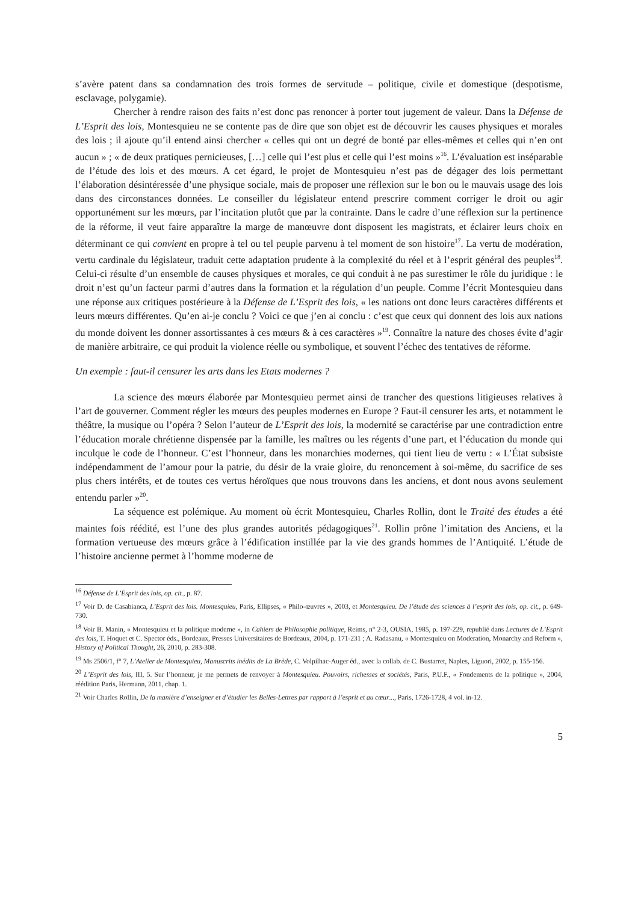s’avère patent dans sa condamnation des trois formes de servitude – politique, civile et domestique (despotisme, esclavage, polygamie).
Chercher à rendre raison des faits n’est donc pas renoncer à porter tout jugement de valeur. Dans la Défense de L’Esprit des lois, Montesquieu ne se contente pas de dire que son objet est de découvrir les causes physiques et morales des lois ; il ajoute qu’il entend ainsi chercher « celles qui ont un degré de bonté par elles-mêmes et celles qui n’en ont aucun » ; « de deux pratiques pernicieuses, […] celle qui l’est plus et celle qui l’est moins »<sup>16</sup>. L’évaluation est inséparable de l’étude des lois et des mœurs. A cet égard, le projet de Montesquieu n’est pas de dégager des lois permettant l’élaboration désintéressée d’une physique sociale, mais de proposer une réflexion sur le bon ou le mauvais usage des lois dans des circonstances données. Le conseiller du législateur entend prescrire comment corriger le droit ou agir opportunément sur les mœurs, par l’incitation plutôt que par la contrainte. Dans le cadre d’une réflexion sur la pertinence de la réforme, il veut faire apparaître la marge de manœuvre dont disposent les magistrats, et éclairer leurs choix en déterminant ce qui convient en propre à tel ou tel peuple parvenu à tel moment de son histoire<sup>17</sup>. La vertu de modération, vertu cardinale du législateur, traduit cette adaptation prudente à la complexité du réel et à l’esprit général des peuples<sup>18</sup>. Celui-ci résulte d’un ensemble de causes physiques et morales, ce qui conduit à ne pas surestimer le rôle du juridique : le droit n’est qu’un facteur parmi d’autres dans la formation et la régulation d’un peuple. Comme l’écrit Montesquieu dans une réponse aux critiques postérieure à la Défense de L’Esprit des lois, « les nations ont donc leurs caractères différents et leurs mœurs différentes. Qu’en ai-je conclu ? Voici ce que j’en ai conclu : c’est que ceux qui donnent des lois aux nations du monde doivent les donner assortissantes à ces mœurs & à ces caractères »<sup>19</sup>. Connaître la nature des choses évite d’agir de manière arbitraire, ce qui produit la violence réelle ou symbolique, et souvent l’échec des tentatives de réforme.
Un exemple : faut-il censurer les arts dans les Etats modernes ?
La science des mœurs élaborée par Montesquieu permet ainsi de trancher des questions litigieuses relatives à l’art de gouverner. Comment régler les mœurs des peuples modernes en Europe ? Faut-il censurer les arts, et notamment le théâtre, la musique ou l’opéra ? Selon l’auteur de L’Esprit des lois, la modernité se caractérise par une contradiction entre l’éducation morale chrétienne dispensée par la famille, les maîtres ou les régents d’une part, et l’éducation du monde qui inculque le code de l’honneur. C’est l’honneur, dans les monarchies modernes, qui tient lieu de vertu : « L’État subsiste indépendamment de l’amour pour la patrie, du désir de la vraie gloire, du renoncement à soi-même, du sacrifice de ses plus chers intérêts, et de toutes ces vertus héroïques que nous trouvons dans les anciens, et dont nous avons seulement entendu parler »<sup>20</sup>.
La séquence est polémique. Au moment où écrit Montesquieu, Charles Rollin, dont le Traité des études a été maintes fois réédité, est l’une des plus grandes autorités pédagogiques<sup>21</sup>. Rollin prône l’imitation des Anciens, et la formation vertueuse des mœurs grâce à l’édification instillée par la vie des grands hommes de l’Antiquité. L’étude de l’histoire ancienne permet à l’homme moderne de
<sup>16</sup> Défense de L’Esprit des lois, op. cit., p. 87.
<sup>17</sup> Voir D. de Casabianca, L’Esprit des lois. Montesquieu, Paris, Ellipses, « Philo-œuvres », 2003, et Montesquieu. De l’étude des sciences à l’esprit des lois, op. cit., p. 649-730.
<sup>18</sup> Voir B. Manin, « Montesquieu et la politique moderne », in Cahiers de Philosophie politique, Reims, n° 2-3, OUSIA, 1985, p. 197-229, republié dans Lectures de L’Esprit des lois, T. Hoquet et C. Spector éds., Bordeaux, Presses Universitaires de Bordeaux, 2004, p. 171-231 ; A. Radasanu, « Montesquieu on Moderation, Monarchy and Reform », History of Political Thought, 26, 2010, p. 283-308.
<sup>19</sup> Ms 2506/1, f° 7, L’Atelier de Montesquieu, Manuscrits inédits de La Brède, C. Volpilhac-Auger éd., avec la collab. de C. Bustarret, Naples, Liguori, 2002, p. 155-156.
<sup>20</sup> L’Esprit des lois, III, 5. Sur l’honneur, je me permets de renvoyer à Montesquieu. Pouvoirs, richesses et sociétés, Paris, P.U.F., « Fondements de la politique », 2004, réédition Paris, Hermann, 2011, chap. 1.
<sup>21</sup> Voir Charles Rollin, De la manière d’enseigner et d’étudier les Belles-Lettres par rapport à l’esprit et au cœur..., Paris, 1726-1728, 4 vol. in-12.
5